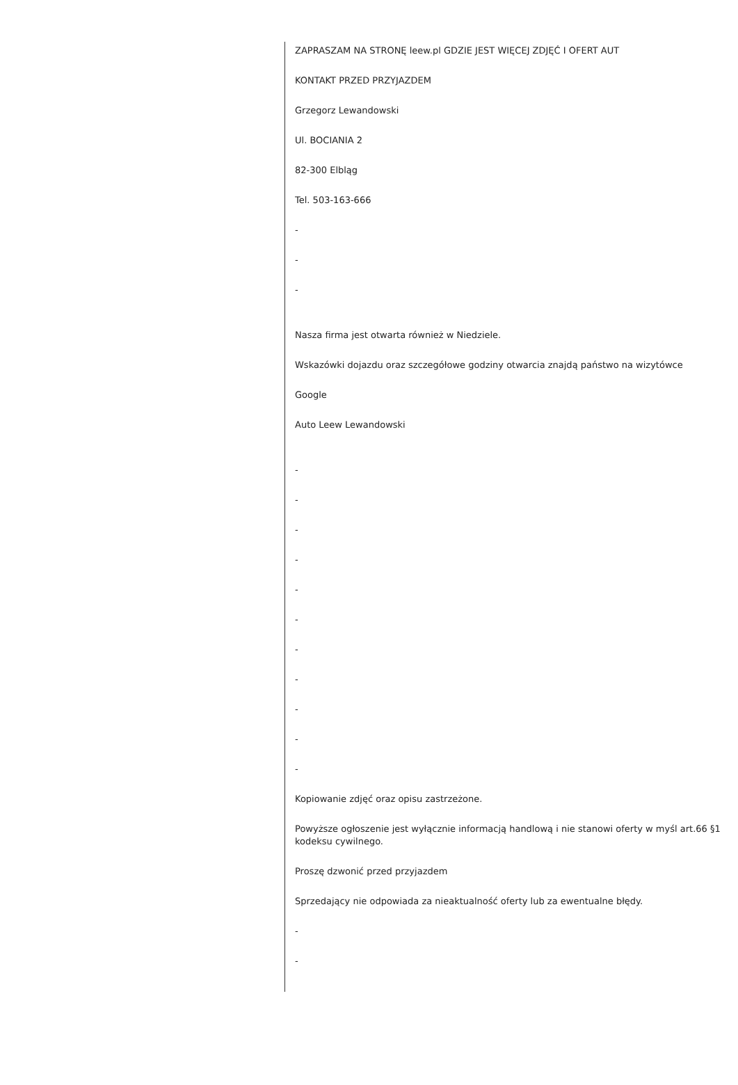ZAPRASZAM NA STRONĘ leew.pl GDZIE JEST WIĘCEJ ZDJĘĆ I OFERT AUT
KONTAKT PRZED PRZYJAZDEM
Grzegorz Lewandowski
Ul. BOCIANIA 2
82-300 Elbląg
Tel. 503-163-666
-
-
-
Nasza firma jest otwarta również w Niedziele.
Wskazówki dojazdu oraz szczegółowe godziny otwarcia znajdą państwo na wizytówce
Google
Auto Leew Lewandowski
-
-
-
-
-
-
-
-
-
-
-
Kopiowanie zdjęć oraz opisu zastrzeżone.
Powyższe ogłoszenie jest wyłącznie informacją handlową i nie stanowi oferty w myśl art.66 §1 kodeksu cywilnego.
Proszę dzwonić przed przyjazdem
Sprzedający nie odpowiada za nieaktualność oferty lub za ewentualne błędy.
-
-